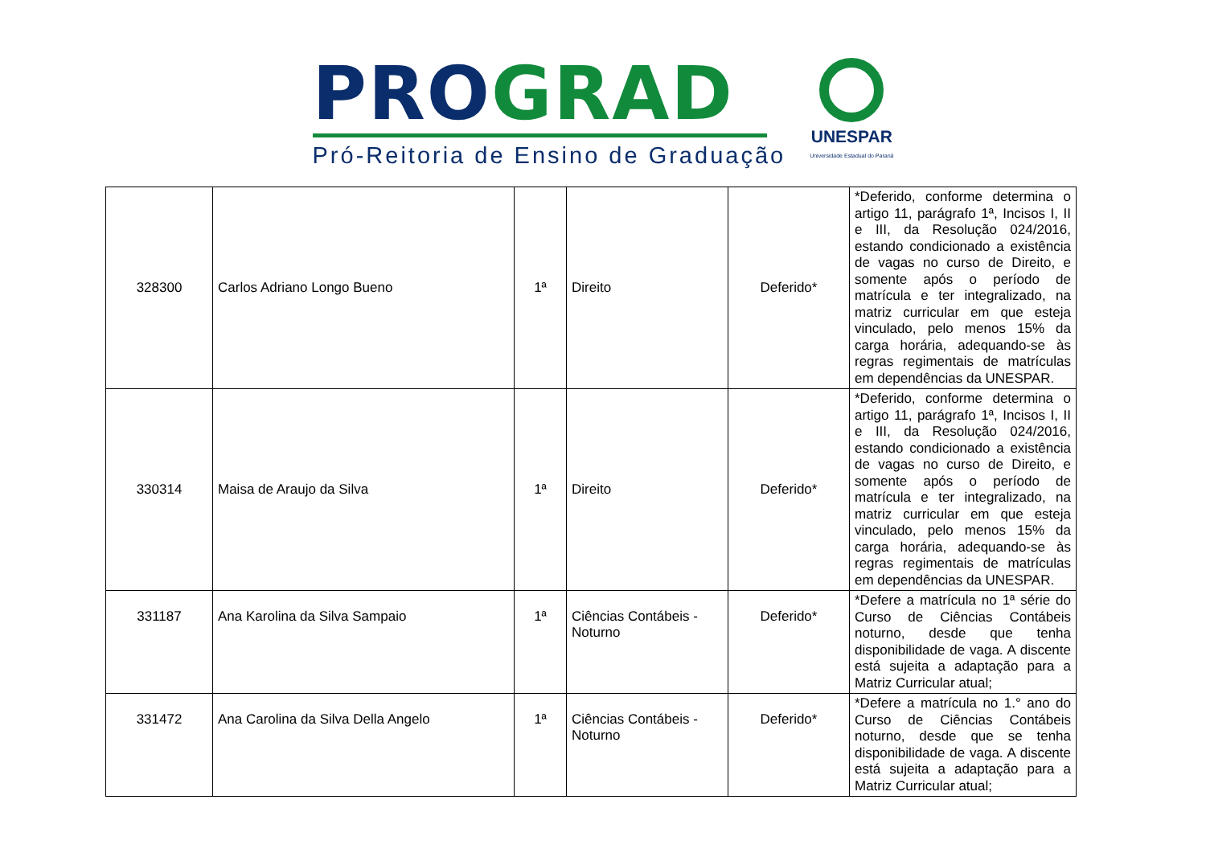PRO GRAD
Pró-Reitoria de Ensino de Graduação
UNESPAR
Universidade Estadual do Paraná
| 328300 | Carlos Adriano Longo Bueno | 1ª | Direito | Deferido* | *Deferido, conforme determina o artigo 11, parágrafo 1ª, Incisos I, II e III, da Resolução 024/2016, estando condicionado a existência de vagas no curso de Direito, e somente após o período de matrícula e ter integralizado, na matriz curricular em que esteja vinculado, pelo menos 15% da carga horária, adequando-se às regras regimentais de matrículas em dependências da UNESPAR. |
| 330314 | Maisa de Araujo da Silva | 1ª | Direito | Deferido* | *Deferido, conforme determina o artigo 11, parágrafo 1ª, Incisos I, II e III, da Resolução 024/2016, estando condicionado a existência de vagas no curso de Direito, e somente após o período de matrícula e ter integralizado, na matriz curricular em que esteja vinculado, pelo menos 15% da carga horária, adequando-se às regras regimentais de matrículas em dependências da UNESPAR. |
| 331187 | Ana Karolina da Silva Sampaio | 1ª | Ciências Contábeis - Noturno | Deferido* | *Defere a matrícula no 1ª série do Curso de Ciências Contábeis noturno, desde que tenha disponibilidade de vaga. A discente está sujeita a adaptação para a Matriz Curricular atual; |
| 331472 | Ana Carolina da Silva Della Angelo | 1ª | Ciências Contábeis - Noturno | Deferido* | *Defere a matrícula no 1.° ano do Curso de Ciências Contábeis noturno, desde que se tenha disponibilidade de vaga. A discente está sujeita a adaptação para a Matriz Curricular atual; |